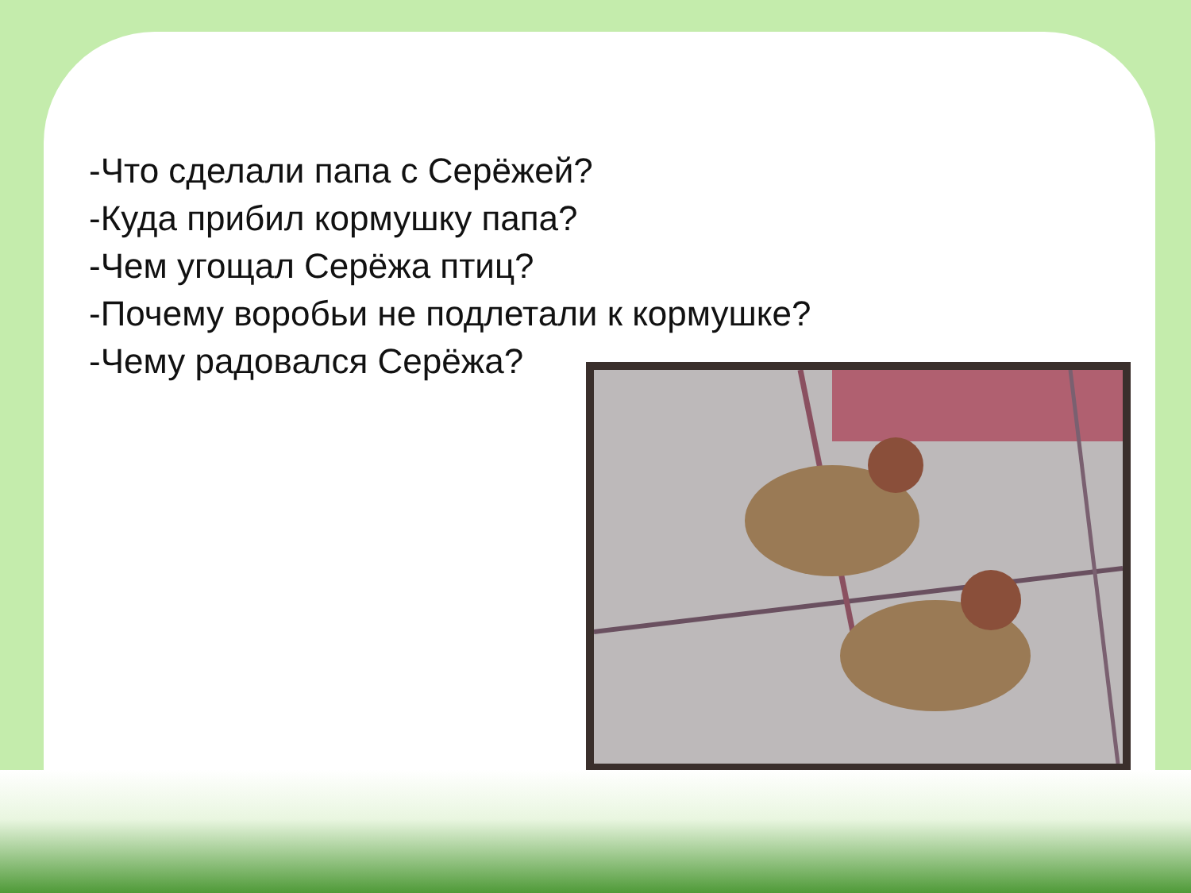-Что сделали папа с Серёжей?
-Куда прибил кормушку папа?
-Чем угощал Серёжа птиц?
-Почему воробьи не подлетали к кормушке?
-Чему радовался Серёжа?